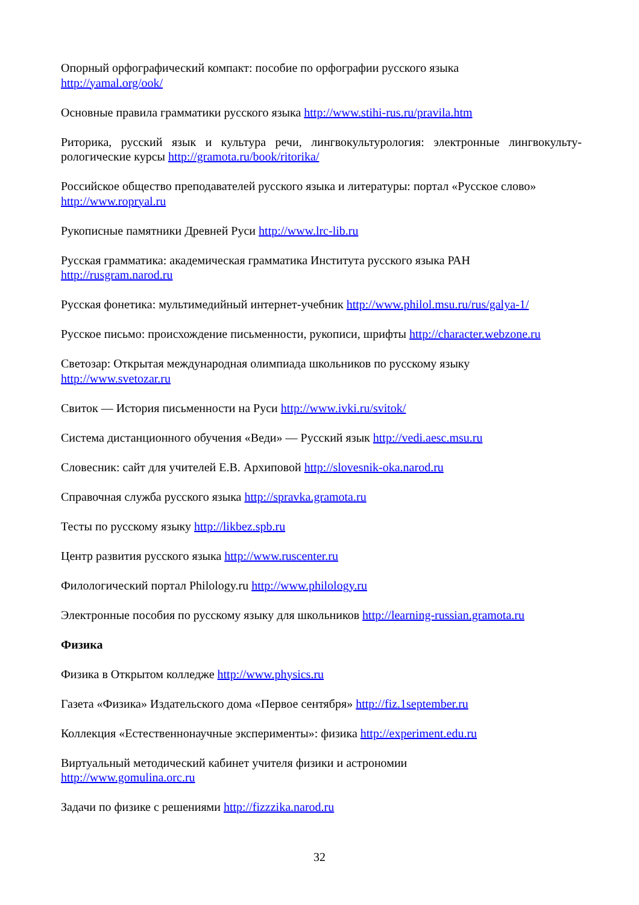Опорный орфографический компакт: пособие по орфографии русского языка
http://yamal.org/ook/
Основные правила грамматики русского языка http://www.stihi-rus.ru/pravila.htm
Риторика, русский язык и культура речи, лингвокультурология: электронные лингвокульту-рологические курсы http://gramota.ru/book/ritorika/
Российское общество преподавателей русского языка и литературы: портал «Русское слово»
http://www.ropryal.ru
Рукописные памятники Древней Руси http://www.lrc-lib.ru
Русская грамматика: академическая грамматика Института русского языка РАН
http://rusgram.narod.ru
Русская фонетика: мультимедийный интернет-учебник http://www.philol.msu.ru/rus/galya-1/
Русское письмо: происхождение письменности, рукописи, шрифты http://character.webzone.ru
Светозар: Открытая международная олимпиада школьников по русскому языку
http://www.svetozar.ru
Свиток — История письменности на Руси http://www.ivki.ru/svitok/
Система дистанционного обучения «Веди» — Русский язык http://vedi.aesc.msu.ru
Словесник: сайт для учителей Е.В. Архиповой http://slovesnik-oka.narod.ru
Справочная служба русского языка http://spravka.gramota.ru
Тесты по русскому языку http://likbez.spb.ru
Центр развития русского языка http://www.ruscenter.ru
Филологический портал Philology.ru http://www.philology.ru
Электронные пособия по русскому языку для школьников http://learning-russian.gramota.ru
Физика
Физика в Открытом колледже http://www.physics.ru
Газета «Физика» Издательского дома «Первое сентября» http://fiz.1september.ru
Коллекция «Естественнонаучные эксперименты»: физика http://experiment.edu.ru
Виртуальный методический кабинет учителя физики и астрономии
http://www.gomulina.orc.ru
Задачи по физике с решениями http://fizzzika.narod.ru
32